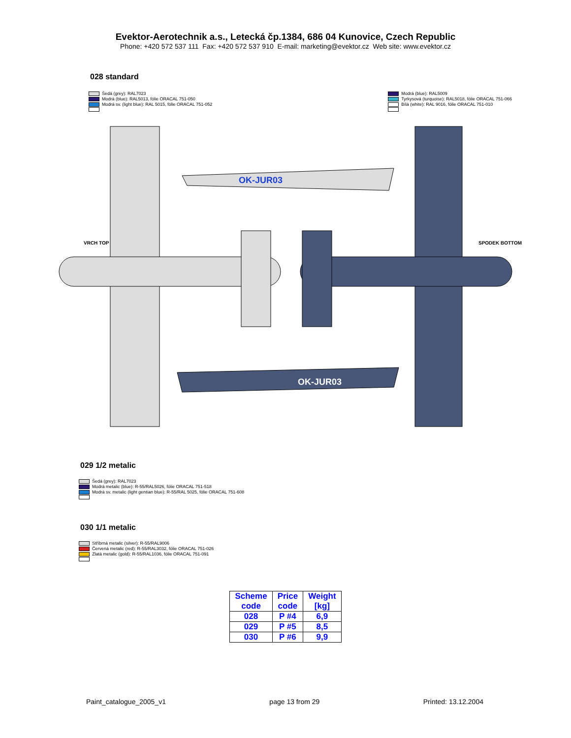Evektor-Aerotechnik a.s., Letecká čp.1384, 686 04 Kunovice, Czech Republic
Phone: +420 572 537 111 Fax: +420 572 537 910 E-mail: marketing@evektor.cz Web site: www.evektor.cz
028 standard
Šedá (grey): RAL7023
Modrá (blue): RAL5013, fólie ORACAL 751-050
Modrá sv. (light blue): RAL 5015, fólie ORACAL 751-052
Modrá (blue): RAL5009
Tyrkysová (turquoise): RAL5018, fólie ORACAL 751-066
Bílá (white): RAL 9016, fólie ORACAL 751-010
OK-JUR03
OK-JUR03
VRCH TOP
SPODEK BOTTOM
029 1/2 metalic
Šedá (grey): RAL7023
Modrá metalic (blue): R-55/RAL5026, fólie ORACAL 751-518
Modrá sv. metalic (light gentian blue): R-55/RAL 5025, fólie ORACAL 751-608
030 1/1 metalic
Stříbrná metalic (silver): R-55/RAL9006
Červená metalic (red): R-55/RAL3032, fólie ORACAL 751-026
Zlatá metalic (gold): R-55/RAL1036, fólie ORACAL 751-091
| Scheme code | Price code | Weight [kg] |
| --- | --- | --- |
| 028 | P #4 | 6,9 |
| 029 | P #5 | 8,5 |
| 030 | P #6 | 9,9 |
Paint_catalogue_2005_v1 page 13 from 29 Printed: 13.12.2004